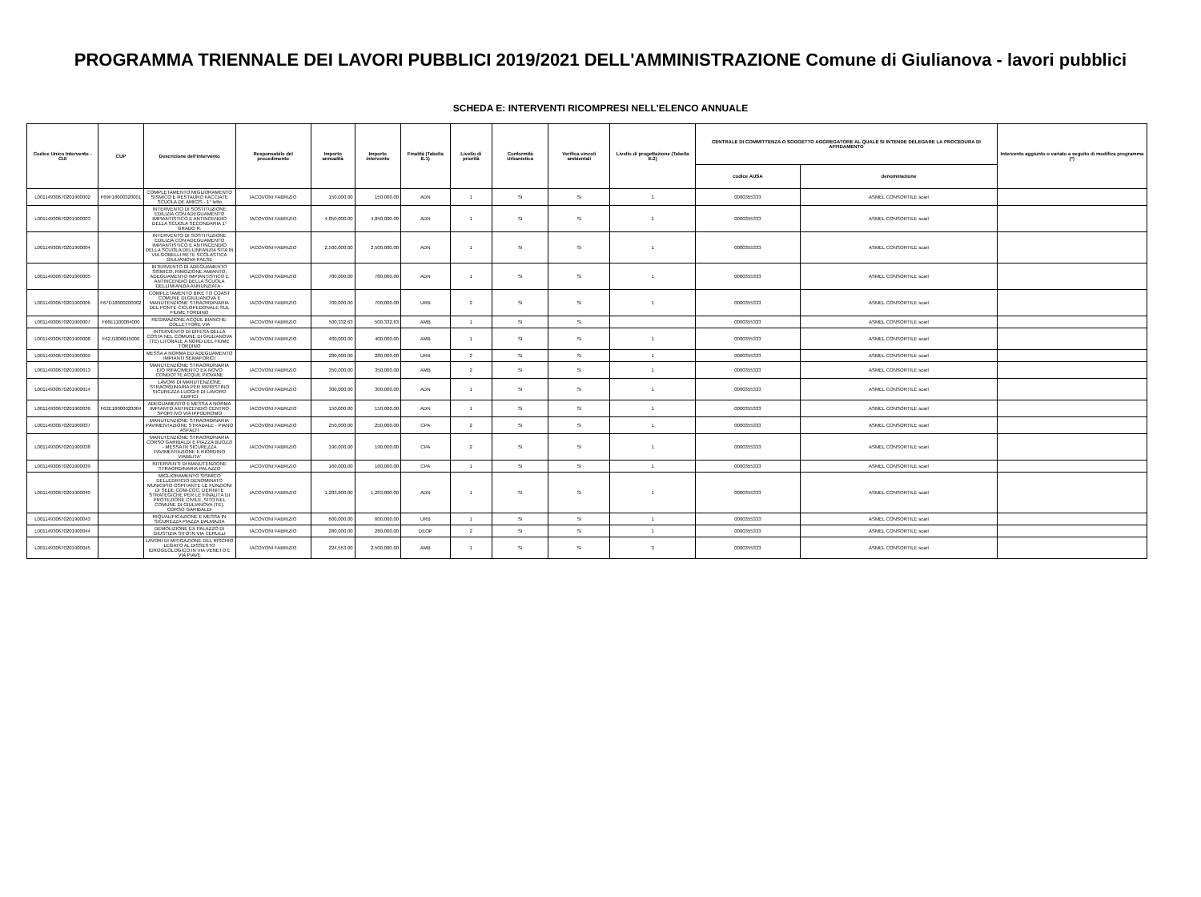PROGRAMMA TRIENNALE DEI LAVORI PUBBLICI 2019/2021 DELL'AMMINISTRAZIONE Comune di Giulianova - lavori pubblici
SCHEDA E: INTERVENTI RICOMPRESI NELL'ELENCO ANNUALE
| Codice Unico Intervento - CUI | CUP | Descrizione dell'intervento | Responsabile del procedimento | Importo annualità | Importo intervento | Finalità (Tabella E.1) | Livello di priorità | Conformità Urbanistica | Verifica vincoli ambientali | Livello di progettazione (Tabella E.2) | CENTRALE DI COMMITTENZA O SOGGETTO AGGREGATORE AL QUALE SI INTENDE DELEGARE LA PROCEDURA DI AFFIDAMENTO | | Intervento aggiunto o variato a seguito di modifica programma (*) |
| --- | --- | --- | --- | --- | --- | --- | --- | --- | --- | --- | --- | --- | --- |
| | | | | | | | | | | | codice AUSA | denominazione | |
| L00114930670201900002 | F69F18000320001 | COMPLETAMENTO MIGLIORAMENTO SISMICO E RESTAURO FACCIATE SCUOLA DE AMICIS - 1° lotto | IACOVONI FABRIZIO | 150,000.00 | 150,000.00 | ADN | 1 | Si | Si | 1 | 0000355333 | ASMEL CONSORTILE scarl | |
| L00114930670201900003 | | INTERVENTO DI SOSTITUZIONE EDILIZIA CON ADEGUAMENTO IMPIANTISTICO E ANTINCENDIO DELLA SCUOLA SECONDARIA 1° GRADO R. | IACOVONI FABRIZIO | 4,850,000.00 | 4,850,000.00 | ADN | 1 | Si | Si | 1 | 0000355333 | ASMEL CONSORTILE scarl | |
| L00114930670201900004 | | INTERVENTO DI SOSTITUZIONE EDILIZIA CON ADEGUAMENTO IMPIANTISTICO E ANTINCENDIO DELLA SCUOLA DELLINFANZIA SITA IN VIA GOBELLI RETE SCOLASTICA GIULIANOVA PAESE | IACOVONI FABRIZIO | 2,500,000.00 | 2,500,000.00 | ADN | 1 | Si | Si | 1 | 0000355333 | ASMEL CONSORTILE scarl | |
| L00114930670201900005 | | INTERVENTO DI ADEGUAMENTO SISMICO, RIMOZIONE AMIANTO, ADEGUAMENTO IMPIANTISTICO E ANTINCENDIO DELLA SCUOLA DELLINFANZIA ANNUNZIATA - | IACOVONI FABRIZIO | 780,000.00 | 780,000.00 | ADN | 1 | Si | Si | 1 | 0000355333 | ASMEL CONSORTILE scarl | |
| L00114930670201900006 | F67D18000200002 | COMPLETAMENTO BIKE TO COAST COMUNE DI GIULIANOVA E MANUTENZIONE STRAORDINARIA DEL PONTE CICLOPEDONALE SUL FIUME TORDINO | IACOVONI FABRIZIO | 700,000.00 | 700,000.00 | URB | 2 | Si | Si | 1 | 0000355333 | ASMEL CONSORTILE scarl | |
| L00114930670201900007 | F66E1100084000 | REGIMAZIONE ACQUE BIANCHE: COLLETTORE VIA | IACOVONI FABRIZIO | 500,332.63 | 500,332.63 | AMB | 1 | Si | Si | | 0000355333 | ASMEL CONSORTILE scarl | |
| L00114930670201900008 | F62J1800015000 | INTERVENTO DI DIFESA DELLA COSTA NEL COMUNE DI GIULIANOVA (TE) LITORALE A NORD DEL FIUME TORDINO | IACOVONI FABRIZIO | 400,000.00 | 400,000.00 | AMB | 1 | Si | Si | 1 | 0000355333 | ASMEL CONSORTILE scarl | |
| L00114930670201900009 | | MESSA A NORMA ED ADEGUAMENTO IMPIANTI SEMAFORICI | | 280,000.00 | 280,000.00 | URB | 2 | Si | Si | 1 | 0000355333 | ASMEL CONSORTILE scarl | |
| L00114930670201900013 | | MANUTENZIONE STRAORDINARIA E/O RIFACIMENTO EX NOVO CONDOTTE ACQUE PIOVANE | IACOVONI FABRIZIO | 350,000.00 | 350,000.00 | AMB | 2 | Si | Si | 1 | 0000355333 | ASMEL CONSORTILE scarl | |
| L00114930670201900014 | | LAVORI DI MANUTENZIONE STRAORDINARIA PER RIPRISTINO SICUREZZA LUOGHI DI LAVORO EDIFICI | IACOVONI FABRIZIO | 300,000.00 | 300,000.00 | ADN | 1 | Si | Si | 1 | 0000355333 | ASMEL CONSORTILE scarl | |
| L00114930670201900036 | F62E18000020004 | ADEGUAMENTO E MESSA A NORMA IMPIANTO ANTINCENDIO CENTRO SPORTIVO VIA IPPODROMO | IACOVONI FABRIZIO | 150,000.00 | 150,000.00 | ADN | 1 | Si | Si | 1 | 0000355333 | ASMEL CONSORTILE scarl | |
| L00114930670201900037 | | MANUTENZIONE STRAORDINARIA PAVIMENTAZIONE STRADALE - PIANO ASFALTI | IACOVONI FABRIZIO | 250,000.00 | 250,000.00 | CPA | 2 | Si | Si | 1 | 0000355333 | ASMEL CONSORTILE scarl | |
| L00114930670201900038 | | MANUTENZIONE STRAORDINARIA CORSO GARIBALDI E PIAZZA BUOZZI - MESSA IN SICUREZZA PAVIMENTAZIONE E RIORDINO VIABILITA' | IACOVONI FABRIZIO | 190,000.00 | 190,000.00 | CPA | 2 | Si | Si | 1 | 0000355333 | ASMEL CONSORTILE scarl | |
| L00114930670201900039 | | INTERVENTI DI MANUTENZIONE STRAORDINARIA PALAZZO | IACOVONI FABRIZIO | 160,000.00 | 160,000.00 | CPA | 1 | Si | Si | 1 | 0000355333 | ASMEL CONSORTILE scarl | |
| L00114930670201900040 | | MIGLIORAMENTO SISMICO DELLEDIFICIO DENOMINATO MUNICIPIO OSPITANTE LE FUNZIONI DI SEDE COM-COC, DEFINITE STRATEGICHE PER LE FINALITÀ DI PROTEZIONE CIVILE, SITO NEL COMUNE DI GIULIANOVA (TE), CORSO GARIBALDI | IACOVONI FABRIZIO | 1,283,800.00 | 1,283,800.00 | ADN | 1 | Si | Si | 1 | 0000355333 | ASMEL CONSORTILE scarl | |
| L00114930670201900043 | | RIQUALIFICAZIONE E MESSA IN SICUREZZA PIAZZA DALMAZIA | IACOVONI FABRIZIO | 600,000.00 | 600,000.00 | URB | 1 | Si | Si | 1 | 0000355333 | ASMEL CONSORTILE scarl | |
| L00114930670201900044 | | DEMOLIZIONE EX PALAZZO DI GIUSTIZIA SITO IN VIA CERULLI | IACOVONI FABRIZIO | 280,000.00 | 280,000.00 | DEOP | 2 | Si | Si | 1 | 0000355333 | ASMEL CONSORTILE scarl | |
| L00114930670201900045 | | LAVORI DI MITIGAZIONE DEL RISCHIO LEGATO AL DISSESTO IDROGEOLOGICO IN VIA VENETO E VIA PIAVE | IACOVONI FABRIZIO | 224,553.00 | 2,500,000.00 | AMB | 1 | Si | Si | 3 | 0000355333 | ASMEL CONSORTILE scarl | |